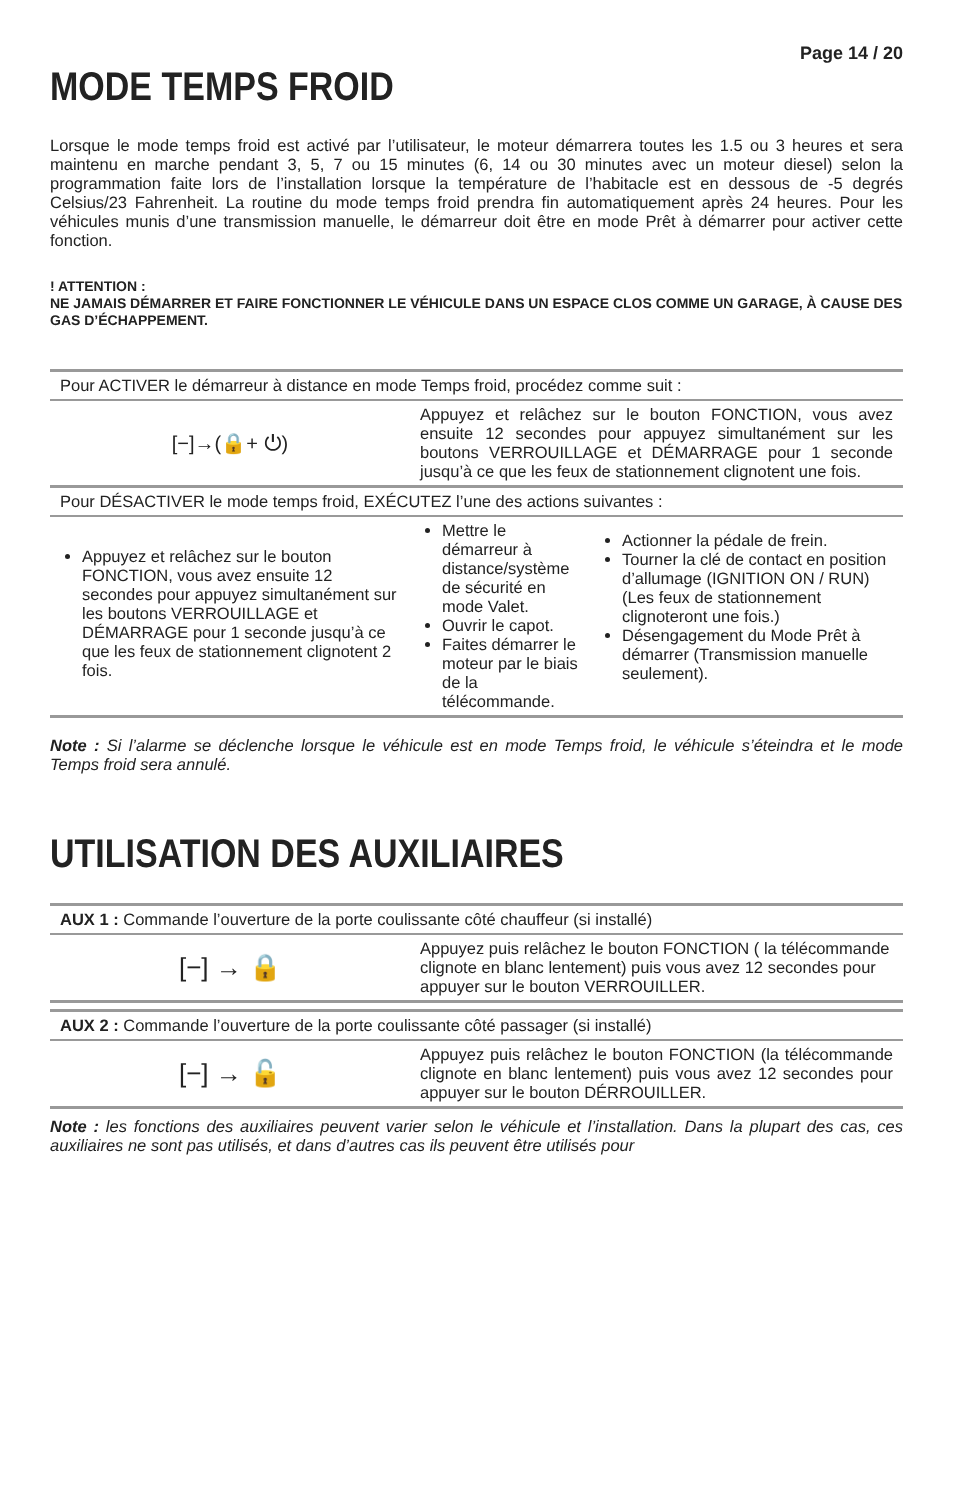Page 14 / 20
MODE TEMPS FROID
Lorsque le mode temps froid est activé par l’utilisateur, le moteur démarrera toutes les 1.5 ou 3 heures et sera maintenu en marche pendant 3, 5, 7 ou 15 minutes (6, 14 ou 30 minutes avec un moteur diesel) selon la programmation faite lors de l’installation lorsque la température de l’habitacle est en dessous de -5 degrés Celsius/23 Fahrenheit. La routine du mode temps froid prendra fin automatiquement après 24 heures. Pour les véhicules munis d’une transmission manuelle, le démarreur doit être en mode Prêt à démarrer pour activer cette fonction.
! ATTENTION :
NE JAMAIS DÉMARRER ET FAIRE FONCTIONNER LE VÉHICULE DANS UN ESPACE CLOS COMME UN GARAGE, À CAUSE DES GAS D’ÉCHAPPEMENT.
| Pour ACTIVER le démarreur à distance en mode Temps froid, procédez comme suit : | | |
| [−]→(🔒+ ⏻) | Appuyez et relâchez sur le bouton FONCTION, vous avez ensuite 12 secondes pour appuyez simultanément sur les boutons VERROUILLAGE et DÉMARRAGE pour 1 seconde jusqu’à ce que les feux de stationnement clignotent une fois. | |
| Pour DÉSACTIVER le mode temps froid, EXÉCUTEZ l’une des actions suivantes : | | |
| Appuyez et relâchez sur le bouton FONCTION, vous avez ensuite 12 secondes pour appuyez simultanément sur les boutons VERROUILLAGE et DÉMARRAGE pour 1 seconde jusqu’à ce que les feux de stationnement clignotent 2 fois. | Mettre le démarreur à distance/système de sécurité en mode Valet. Ouvrir le capot. Faites démarrer le moteur par le biais de la télécommande. | Actionner la pédale de frein. Tourner la clé de contact en position d’allumage (IGNITION ON / RUN) (Les feux de stationnement clignoteront une fois.) Désengagement du Mode Prêt à démarrer (Transmission manuelle seulement). |
Note : Si l’alarme se déclenche lorsque le véhicule est en mode Temps froid, le véhicule s’éteindra et le mode Temps froid sera annulé.
UTILISATION DES AUXILIAIRES
| AUX 1 : Commande l’ouverture de la porte coulissante côté chauffeur (si installé) | |
| [−] → 🔒 | Appuyez puis relâchez le bouton FONCTION ( la télécommande clignote en blanc lentement) puis vous avez 12 secondes pour appuyer sur le bouton VERROUILLER. |
| AUX 2 : Commande l’ouverture de la porte coulissante côté passager (si installé) | |
| [−] → 🔓 | Appuyez puis relâchez le bouton FONCTION (la télécommande clignote en blanc lentement) puis vous avez 12 secondes pour appuyer sur le bouton DÉRROUILLER. |
Note : les fonctions des auxiliaires peuvent varier selon le véhicule et l’installation. Dans la plupart des cas, ces auxiliaires ne sont pas utilisés, et dans d’autres cas ils peuvent être utilisés pour